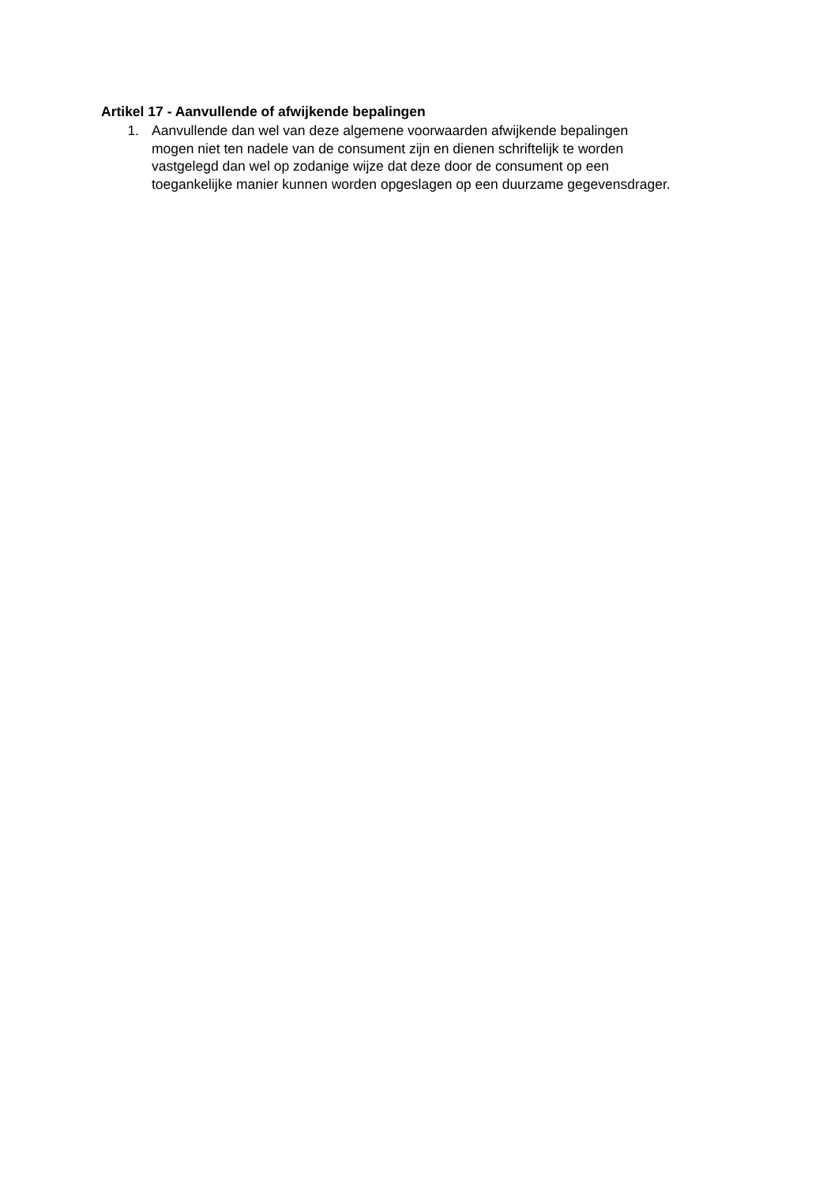Artikel 17 - Aanvullende of afwijkende bepalingen
1. Aanvullende dan wel van deze algemene voorwaarden afwijkende bepalingen
mogen niet ten nadele van de consument zijn en dienen schriftelijk te worden
vastgelegd dan wel op zodanige wijze dat deze door de consument op een
toegankelijke manier kunnen worden opgeslagen op een duurzame gegevensdrager.